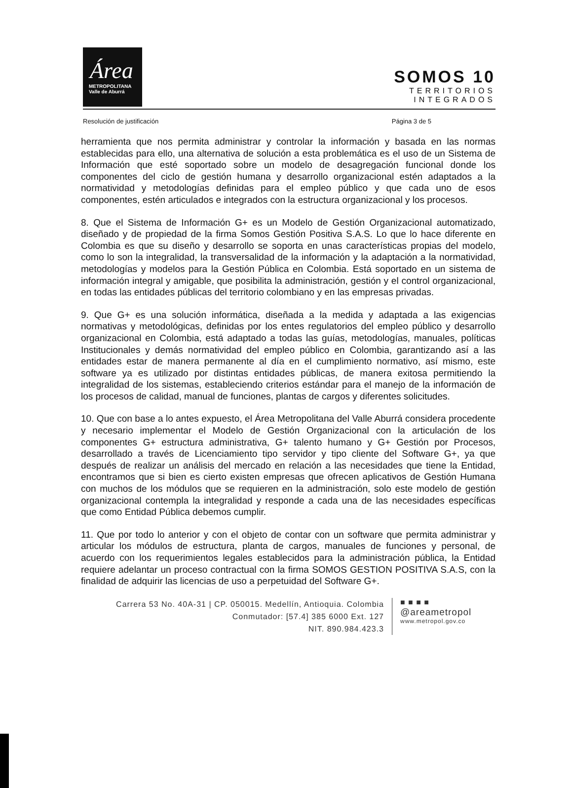Área
METROPOLITANA
Valle de Aburrá
SOMOS 10
TERRITORIOS
INTEGRADOS
Resolución de justificación Página 3 de 5
herramienta que nos permita administrar y controlar la información y basada en las normas establecidas para ello, una alternativa de solución a esta problemática es el uso de un Sistema de Información que esté soportado sobre un modelo de desagregación funcional donde los componentes del ciclo de gestión humana y desarrollo organizacional estén adaptados a la normatividad y metodologías definidas para el empleo público y que cada uno de esos componentes, estén articulados e integrados con la estructura organizacional y los procesos.
8. Que el Sistema de Información G+ es un Modelo de Gestión Organizacional automatizado, diseñado y de propiedad de la firma Somos Gestión Positiva S.A.S. Lo que lo hace diferente en Colombia es que su diseño y desarrollo se soporta en unas características propias del modelo, como lo son la integralidad, la transversalidad de la información y la adaptación a la normatividad, metodologías y modelos para la Gestión Pública en Colombia. Está soportado en un sistema de información integral y amigable, que posibilita la administración, gestión y el control organizacional, en todas las entidades públicas del territorio colombiano y en las empresas privadas.
9. Que G+ es una solución informática, diseñada a la medida y adaptada a las exigencias normativas y metodológicas, definidas por los entes regulatorios del empleo público y desarrollo organizacional en Colombia, está adaptado a todas las guías, metodologías, manuales, políticas Institucionales y demás normatividad del empleo público en Colombia, garantizando así a las entidades estar de manera permanente al día en el cumplimiento normativo, así mismo, este software ya es utilizado por distintas entidades públicas, de manera exitosa permitiendo la integralidad de los sistemas, estableciendo criterios estándar para el manejo de la información de los procesos de calidad, manual de funciones, plantas de cargos y diferentes solicitudes.
10. Que con base a lo antes expuesto, el Área Metropolitana del Valle Aburrá considera procedente y necesario implementar el Modelo de Gestión Organizacional con la articulación de los componentes G+ estructura administrativa, G+ talento humano y G+ Gestión por Procesos, desarrollado a través de Licenciamiento tipo servidor y tipo cliente del Software G+, ya que después de realizar un análisis del mercado en relación a las necesidades que tiene la Entidad, encontramos que si bien es cierto existen empresas que ofrecen aplicativos de Gestión Humana con muchos de los módulos que se requieren en la administración, solo este modelo de gestión organizacional contempla la integralidad y responde a cada una de las necesidades específicas que como Entidad Pública debemos cumplir.
11. Que por todo lo anterior y con el objeto de contar con un software que permita administrar y articular los módulos de estructura, planta de cargos, manuales de funciones y personal, de acuerdo con los requerimientos legales establecidos para la administración pública, la Entidad requiere adelantar un proceso contractual con la firma SOMOS GESTION POSITIVA S.A.S, con la finalidad de adquirir las licencias de uso a perpetuidad del Software G+.
Carrera 53 No. 40A-31 | CP. 050015. Medellín, Antioquia. Colombia
Conmutador: [57.4] 385 6000 Ext. 127
NIT. 890.984.423.3
■ ■ ■ ■
@areametropol
www.metropol.gov.co